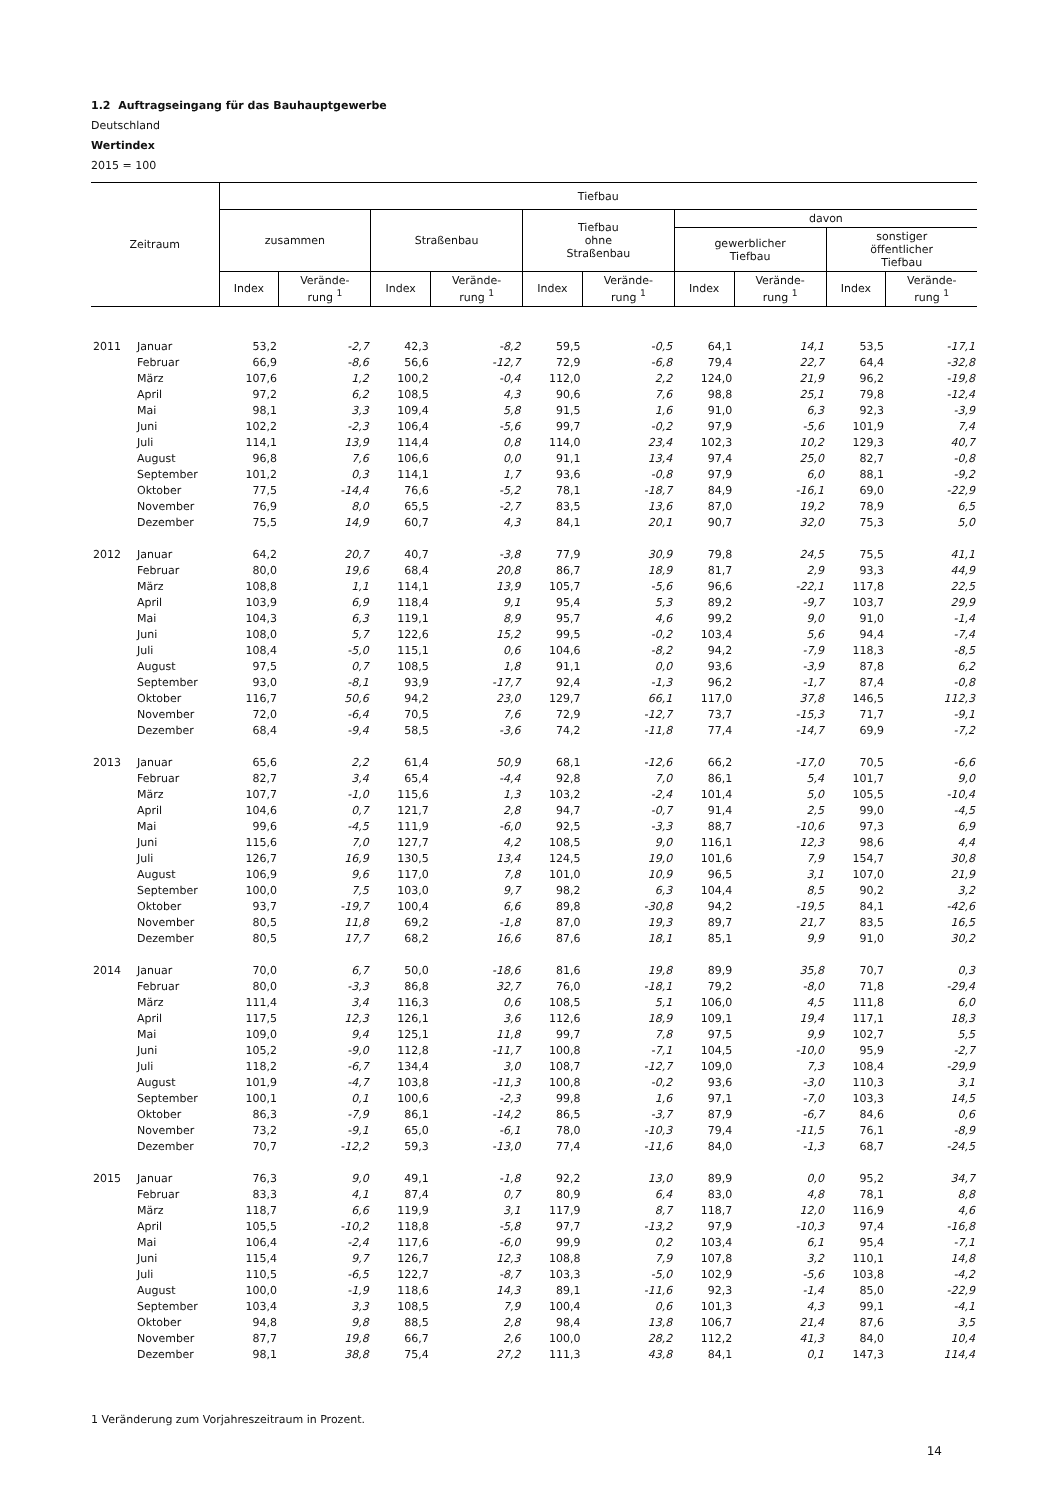1.2 Auftragseingang für das Bauhauptgewerbe
Deutschland
Wertindex
2015 = 100
| Zeitraum | | Tiefbau | | | | | | | | | |
| --- | --- | --- | --- | --- | --- | --- | --- | --- | --- | --- | --- |
| | | zusammen | | Straßenbau | | Tiefbau ohne Straßenbau | | davon | | | |
| | | | | | | | | gewerblicher Tiefbau | | sonstiger öffentlicher Tiefbau | |
| | | Index | Verände- rung <sup>1</sup> | Index | Verände- rung <sup>1</sup> | Index | Verände- rung <sup>1</sup> | Index | Verände- rung <sup>1</sup> | Index | Verände- rung <sup>1</sup> |
| 2011 | Januar | 53,2 | -2,7 | 42,3 | -8,2 | 59,5 | -0,5 | 64,1 | 14,1 | 53,5 | -17,1 |
| | Februar | 66,9 | -8,6 | 56,6 | -12,7 | 72,9 | -6,8 | 79,4 | 22,7 | 64,4 | -32,8 |
| | März | 107,6 | 1,2 | 100,2 | -0,4 | 112,0 | 2,2 | 124,0 | 21,9 | 96,2 | -19,8 |
| | April | 97,2 | 6,2 | 108,5 | 4,3 | 90,6 | 7,6 | 98,8 | 25,1 | 79,8 | -12,4 |
| | Mai | 98,1 | 3,3 | 109,4 | 5,8 | 91,5 | 1,6 | 91,0 | 6,3 | 92,3 | -3,9 |
| | Juni | 102,2 | -2,3 | 106,4 | -5,6 | 99,7 | -0,2 | 97,9 | -5,6 | 101,9 | 7,4 |
| | Juli | 114,1 | 13,9 | 114,4 | 0,8 | 114,0 | 23,4 | 102,3 | 10,2 | 129,3 | 40,7 |
| | August | 96,8 | 7,6 | 106,6 | 0,0 | 91,1 | 13,4 | 97,4 | 25,0 | 82,7 | -0,8 |
| | September | 101,2 | 0,3 | 114,1 | 1,7 | 93,6 | -0,8 | 97,9 | 6,0 | 88,1 | -9,2 |
| | Oktober | 77,5 | -14,4 | 76,6 | -5,2 | 78,1 | -18,7 | 84,9 | -16,1 | 69,0 | -22,9 |
| | November | 76,9 | 8,0 | 65,5 | -2,7 | 83,5 | 13,6 | 87,0 | 19,2 | 78,9 | 6,5 |
| | Dezember | 75,5 | 14,9 | 60,7 | 4,3 | 84,1 | 20,1 | 90,7 | 32,0 | 75,3 | 5,0 |
| 2012 | Januar | 64,2 | 20,7 | 40,7 | -3,8 | 77,9 | 30,9 | 79,8 | 24,5 | 75,5 | 41,1 |
| | Februar | 80,0 | 19,6 | 68,4 | 20,8 | 86,7 | 18,9 | 81,7 | 2,9 | 93,3 | 44,9 |
| | März | 108,8 | 1,1 | 114,1 | 13,9 | 105,7 | -5,6 | 96,6 | -22,1 | 117,8 | 22,5 |
| | April | 103,9 | 6,9 | 118,4 | 9,1 | 95,4 | 5,3 | 89,2 | -9,7 | 103,7 | 29,9 |
| | Mai | 104,3 | 6,3 | 119,1 | 8,9 | 95,7 | 4,6 | 99,2 | 9,0 | 91,0 | -1,4 |
| | Juni | 108,0 | 5,7 | 122,6 | 15,2 | 99,5 | -0,2 | 103,4 | 5,6 | 94,4 | -7,4 |
| | Juli | 108,4 | -5,0 | 115,1 | 0,6 | 104,6 | -8,2 | 94,2 | -7,9 | 118,3 | -8,5 |
| | August | 97,5 | 0,7 | 108,5 | 1,8 | 91,1 | 0,0 | 93,6 | -3,9 | 87,8 | 6,2 |
| | September | 93,0 | -8,1 | 93,9 | -17,7 | 92,4 | -1,3 | 96,2 | -1,7 | 87,4 | -0,8 |
| | Oktober | 116,7 | 50,6 | 94,2 | 23,0 | 129,7 | 66,1 | 117,0 | 37,8 | 146,5 | 112,3 |
| | November | 72,0 | -6,4 | 70,5 | 7,6 | 72,9 | -12,7 | 73,7 | -15,3 | 71,7 | -9,1 |
| | Dezember | 68,4 | -9,4 | 58,5 | -3,6 | 74,2 | -11,8 | 77,4 | -14,7 | 69,9 | -7,2 |
| 2013 | Januar | 65,6 | 2,2 | 61,4 | 50,9 | 68,1 | -12,6 | 66,2 | -17,0 | 70,5 | -6,6 |
| | Februar | 82,7 | 3,4 | 65,4 | -4,4 | 92,8 | 7,0 | 86,1 | 5,4 | 101,7 | 9,0 |
| | März | 107,7 | -1,0 | 115,6 | 1,3 | 103,2 | -2,4 | 101,4 | 5,0 | 105,5 | -10,4 |
| | April | 104,6 | 0,7 | 121,7 | 2,8 | 94,7 | -0,7 | 91,4 | 2,5 | 99,0 | -4,5 |
| | Mai | 99,6 | -4,5 | 111,9 | -6,0 | 92,5 | -3,3 | 88,7 | -10,6 | 97,3 | 6,9 |
| | Juni | 115,6 | 7,0 | 127,7 | 4,2 | 108,5 | 9,0 | 116,1 | 12,3 | 98,6 | 4,4 |
| | Juli | 126,7 | 16,9 | 130,5 | 13,4 | 124,5 | 19,0 | 101,6 | 7,9 | 154,7 | 30,8 |
| | August | 106,9 | 9,6 | 117,0 | 7,8 | 101,0 | 10,9 | 96,5 | 3,1 | 107,0 | 21,9 |
| | September | 100,0 | 7,5 | 103,0 | 9,7 | 98,2 | 6,3 | 104,4 | 8,5 | 90,2 | 3,2 |
| | Oktober | 93,7 | -19,7 | 100,4 | 6,6 | 89,8 | -30,8 | 94,2 | -19,5 | 84,1 | -42,6 |
| | November | 80,5 | 11,8 | 69,2 | -1,8 | 87,0 | 19,3 | 89,7 | 21,7 | 83,5 | 16,5 |
| | Dezember | 80,5 | 17,7 | 68,2 | 16,6 | 87,6 | 18,1 | 85,1 | 9,9 | 91,0 | 30,2 |
| 2014 | Januar | 70,0 | 6,7 | 50,0 | -18,6 | 81,6 | 19,8 | 89,9 | 35,8 | 70,7 | 0,3 |
| | Februar | 80,0 | -3,3 | 86,8 | 32,7 | 76,0 | -18,1 | 79,2 | -8,0 | 71,8 | -29,4 |
| | März | 111,4 | 3,4 | 116,3 | 0,6 | 108,5 | 5,1 | 106,0 | 4,5 | 111,8 | 6,0 |
| | April | 117,5 | 12,3 | 126,1 | 3,6 | 112,6 | 18,9 | 109,1 | 19,4 | 117,1 | 18,3 |
| | Mai | 109,0 | 9,4 | 125,1 | 11,8 | 99,7 | 7,8 | 97,5 | 9,9 | 102,7 | 5,5 |
| | Juni | 105,2 | -9,0 | 112,8 | -11,7 | 100,8 | -7,1 | 104,5 | -10,0 | 95,9 | -2,7 |
| | Juli | 118,2 | -6,7 | 134,4 | 3,0 | 108,7 | -12,7 | 109,0 | 7,3 | 108,4 | -29,9 |
| | August | 101,9 | -4,7 | 103,8 | -11,3 | 100,8 | -0,2 | 93,6 | -3,0 | 110,3 | 3,1 |
| | September | 100,1 | 0,1 | 100,6 | -2,3 | 99,8 | 1,6 | 97,1 | -7,0 | 103,3 | 14,5 |
| | Oktober | 86,3 | -7,9 | 86,1 | -14,2 | 86,5 | -3,7 | 87,9 | -6,7 | 84,6 | 0,6 |
| | November | 73,2 | -9,1 | 65,0 | -6,1 | 78,0 | -10,3 | 79,4 | -11,5 | 76,1 | -8,9 |
| | Dezember | 70,7 | -12,2 | 59,3 | -13,0 | 77,4 | -11,6 | 84,0 | -1,3 | 68,7 | -24,5 |
| 2015 | Januar | 76,3 | 9,0 | 49,1 | -1,8 | 92,2 | 13,0 | 89,9 | 0,0 | 95,2 | 34,7 |
| | Februar | 83,3 | 4,1 | 87,4 | 0,7 | 80,9 | 6,4 | 83,0 | 4,8 | 78,1 | 8,8 |
| | März | 118,7 | 6,6 | 119,9 | 3,1 | 117,9 | 8,7 | 118,7 | 12,0 | 116,9 | 4,6 |
| | April | 105,5 | -10,2 | 118,8 | -5,8 | 97,7 | -13,2 | 97,9 | -10,3 | 97,4 | -16,8 |
| | Mai | 106,4 | -2,4 | 117,6 | -6,0 | 99,9 | 0,2 | 103,4 | 6,1 | 95,4 | -7,1 |
| | Juni | 115,4 | 9,7 | 126,7 | 12,3 | 108,8 | 7,9 | 107,8 | 3,2 | 110,1 | 14,8 |
| | Juli | 110,5 | -6,5 | 122,7 | -8,7 | 103,3 | -5,0 | 102,9 | -5,6 | 103,8 | -4,2 |
| | August | 100,0 | -1,9 | 118,6 | 14,3 | 89,1 | -11,6 | 92,3 | -1,4 | 85,0 | -22,9 |
| | September | 103,4 | 3,3 | 108,5 | 7,9 | 100,4 | 0,6 | 101,3 | 4,3 | 99,1 | -4,1 |
| | Oktober | 94,8 | 9,8 | 88,5 | 2,8 | 98,4 | 13,8 | 106,7 | 21,4 | 87,6 | 3,5 |
| | November | 87,7 | 19,8 | 66,7 | 2,6 | 100,0 | 28,2 | 112,2 | 41,3 | 84,0 | 10,4 |
| | Dezember | 98,1 | 38,8 | 75,4 | 27,2 | 111,3 | 43,8 | 84,1 | 0,1 | 147,3 | 114,4 |
1 Veränderung zum Vorjahreszeitraum in Prozent.
14